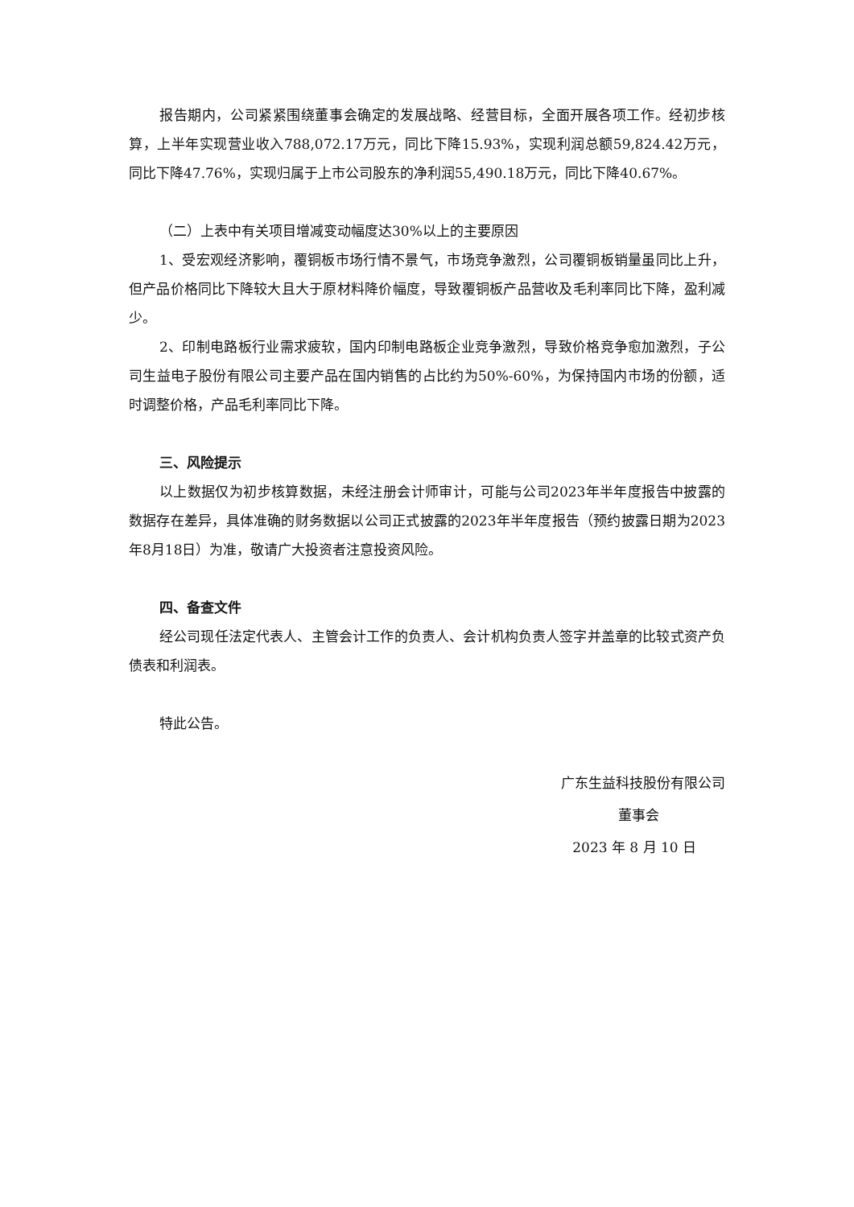报告期内，公司紧紧围绕董事会确定的发展战略、经营目标，全面开展各项工作。经初步核算，上半年实现营业收入788,072.17万元，同比下降15.93%，实现利润总额59,824.42万元，同比下降47.76%，实现归属于上市公司股东的净利润55,490.18万元，同比下降40.67%。
（二）上表中有关项目增减变动幅度达30%以上的主要原因
1、受宏观经济影响，覆铜板市场行情不景气，市场竞争激烈，公司覆铜板销量虽同比上升，但产品价格同比下降较大且大于原材料降价幅度，导致覆铜板产品营收及毛利率同比下降，盈利减少。
2、印制电路板行业需求疲软，国内印制电路板企业竞争激烈，导致价格竞争愈加激烈，子公司生益电子股份有限公司主要产品在国内销售的占比约为50%-60%，为保持国内市场的份额，适时调整价格，产品毛利率同比下降。
三、风险提示
以上数据仅为初步核算数据，未经注册会计师审计，可能与公司2023年半年度报告中披露的数据存在差异，具体准确的财务数据以公司正式披露的2023年半年度报告（预约披露日期为2023年8月18日）为准，敬请广大投资者注意投资风险。
四、备查文件
经公司现任法定代表人、主管会计工作的负责人、会计机构负责人签字并盖章的比较式资产负债表和利润表。
特此公告。
广东生益科技股份有限公司
董事会
2023 年 8 月 10 日